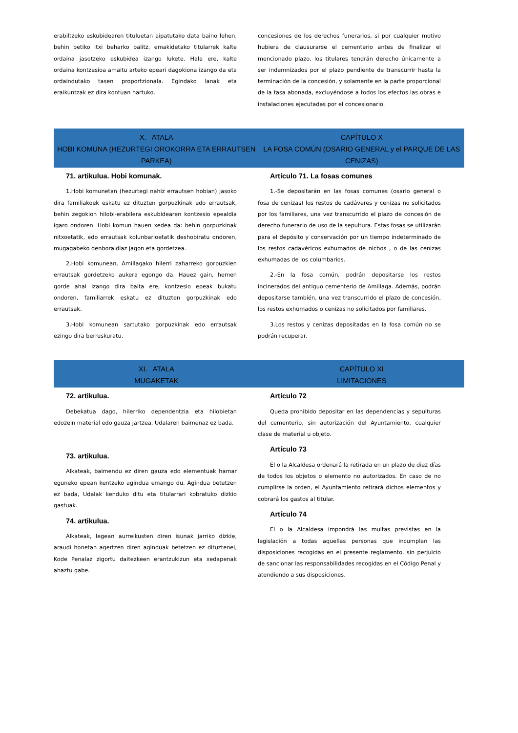erabiltzeko eskubidearen tituluetan aipatutako data baino lehen, behin betiko itxi beharko balitz, emakidetako titularrek kalte ordaina jasotzeko eskubidea izango lukete. Hala ere, kalte ordaina kontzesioa amaitu arteko epeari dagokiona izango da eta ordaindutako tasen proportzionala. Egindako lanak eta eraikuntzak ez dira kontuan hartuko.
concesiones de los derechos funerarios, si por cualquier motivo hubiera de clausurarse el cementerio antes de finalizar el mencionado plazo, los titulares tendrán derecho únicamente a ser indemnizados por el plazo pendiente de transcurrir hasta la terminación de la concesión, y solamente en la parte proporcional de la tasa abonada, excluyéndose a todos los efectos las obras e instalaciones ejecutadas por el concesionario.
X. ATALA
HOBI KOMUNA (HEZURTEGI OROKORRA ETA ERRAUTSEN PARKEA)
CAPÍTULO X
LA FOSA COMÚN (OSARIO GENERAL y el PARQUE DE LAS CENIZAS)
71. artikulua. Hobi komunak.
1.Hobi komunetan (hezurtegi nahiz errautsen hobian) jasoko dira familiakoek eskatu ez dituzten gorpuzkinak edo errautsak, behin zegokion hilobi-erabilera eskubidearen kontzesio epealdia igaro ondoren. Hobi komun hauen xedea da: behin gorpuzkinak nitxoetatik, edo errautsak kolunbarioetatik deshobiratu ondoren, mugagabeko denboraldiaz jagon eta gordetzea.
2.Hobi komunean, Amillagako hilerri zaharreko gorpuzkien errautsak gordetzeko aukera egongo da. Hauez gain, hemen gorde ahal izango dira baita ere, kontzesio epeak bukatu ondoren, familiarrek eskatu ez dituzten gorpuzkinak edo errautsak.
3.Hobi komunean sartutako gorpuzkinak edo errautsak ezingo dira berreskuratu.
Artículo 71. La fosas comunes
1.-Se depositarán en las fosas comunes (osario general o fosa de cenizas) los restos de cadáveres y cenizas no solicitados por los familiares, una vez transcurrido el plazo de concesión de derecho funerario de uso de la sepultura. Estas fosas se utilizarán para el depósito y conservación por un tiempo indeterminado de los restos cadavéricos exhumados de nichos , o de las cenizas exhumadas de los columbarios.
2.-En la fosa común, podrán depositarse los restos incinerados del antiguo cementerio de Amillaga. Además, podrán depositarse también, una vez transcurrido el plazo de concesión, los restos exhumados o cenizas no solicitados por familiares.
3.Los restos y cenizas depositadas en la fosa común no se podrán recuperar.
XI. ATALA
MUGAKETAK
CAPÍTULO XI
LIMITACIONES
72. artikulua.
Debekatua dago, hilerriko dependentzia eta hilobietan edozein material edo gauza jartzea, Udalaren baimenaz ez bada.
73. artikulua.
Alkateak, baimendu ez diren gauza edo elementuak hamar eguneko epean kentzeko agindua emango du. Agindua betetzen ez bada, Udalak kenduko ditu eta titularrari kobratuko dizkio gastuak.
74. artikulua.
Alkateak, legean aurreikusten diren isunak jarriko dizkie, araudi honetan agertzen diren aginduak betetzen ez dituztenei, Kode Penalaz zigortu daitezkeen erantzukizun eta xedapenak ahaztu gabe.
Artículo 72
Queda prohibido depositar en las dependencias y sepulturas del cementerio, sin autorización del Ayuntamiento, cualquier clase de material u objeto.
Artículo 73
El o la Alcaldesa ordenará la retirada en un plazo de diez días de todos los objetos o elemento no autorizados. En caso de no cumplirse la orden, el Ayuntamiento retirará dichos elementos y cobrará los gastos al titular.
Artículo 74
El o la Alcaldesa impondrá las multas previstas en la legislación a todas aquellas personas que incumplan las disposiciones recogidas en el presente reglamento, sin perjuicio de sancionar las responsabilidades recogidas en el Código Penal y atendiendo a sus disposiciones.